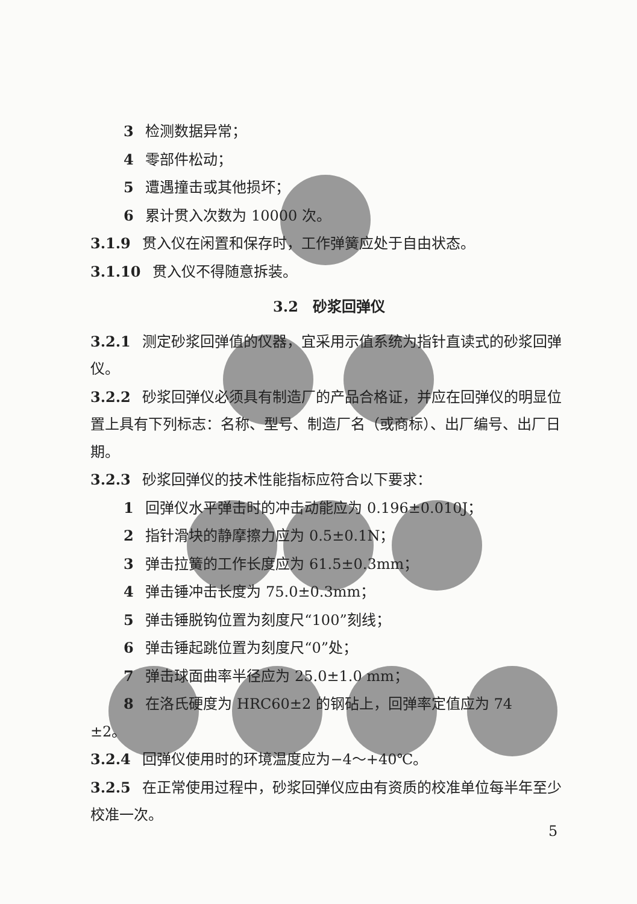3 检测数据异常；
4 零部件松动；
5 遭遇撞击或其他损坏；
6 累计贯入次数为 10000 次。
3.1.9 贯入仪在闲置和保存时，工作弹簧应处于自由状态。
3.1.10 贯入仪不得随意拆装。
3.2　砂浆回弹仪
3.2.1 测定砂浆回弹值的仪器，宜采用示值系统为指针直读式的砂浆回弹仪。
3.2.2 砂浆回弹仪必须具有制造厂的产品合格证，并应在回弹仪的明显位置上具有下列标志：名称、型号、制造厂名（或商标）、出厂编号、出厂日期。
3.2.3 砂浆回弹仪的技术性能指标应符合以下要求：
1 回弹仪水平弹击时的冲击动能应为 0.196±0.010J；
2 指针滑块的静摩擦力应为 0.5±0.1N；
3 弹击拉簧的工作长度应为 61.5±0.3mm；
4 弹击锤冲击长度为 75.0±0.3mm；
5 弹击锤脱钩位置为刻度尺“100”刻线；
6 弹击锤起跳位置为刻度尺“0”处；
7 弹击球面曲率半径应为 25.0±1.0 mm；
8 在洛氏硬度为 HRC60±2 的钢砧上，回弹率定值应为 74
±2。
3.2.4 回弹仪使用时的环境温度应为−4～+40℃。
3.2.5 在正常使用过程中，砂浆回弹仪应由有资质的校准单位每半年至少校准一次。
5